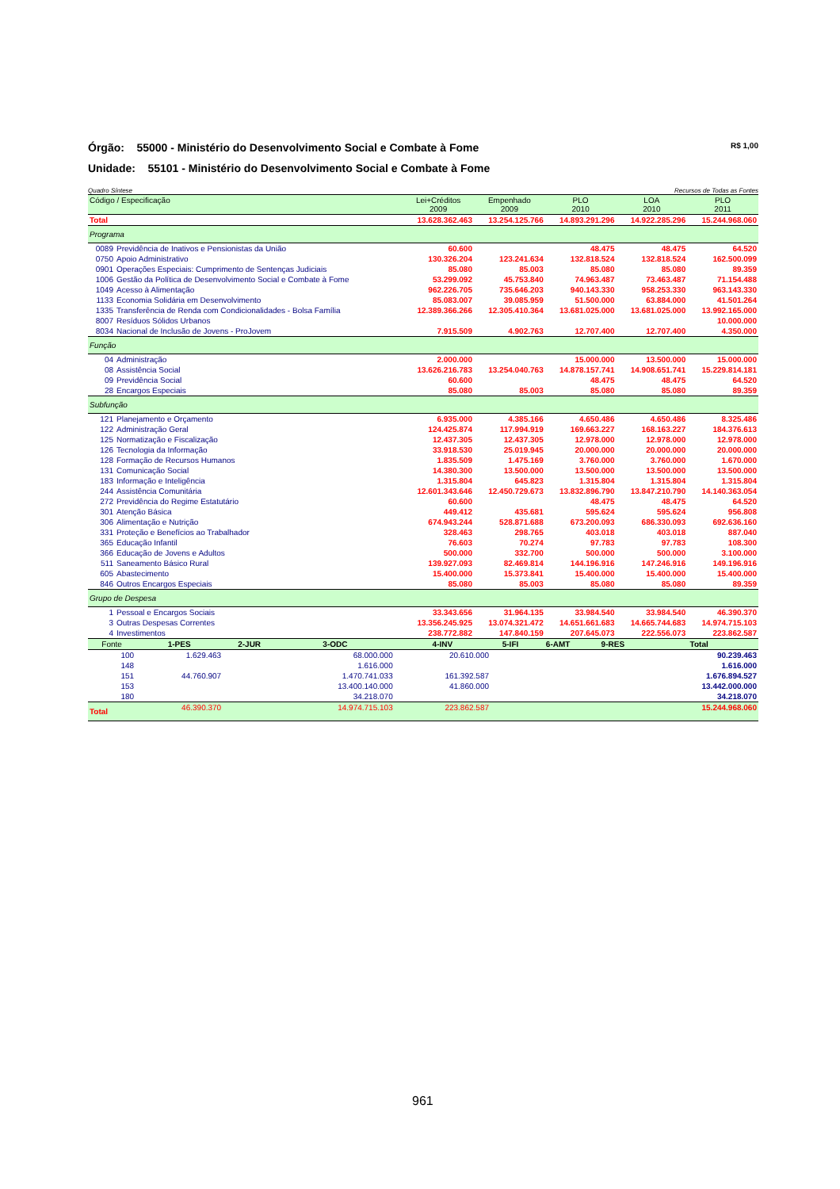R$ 1,00 Órgão: 55000 - Ministério do Desenvolvimento Social e Combate à Fome
Unidade: 55101 - Ministério do Desenvolvimento Social e Combate à Fome
Recursos de Todas as Fontes Quadro Síntese
| Código / Especificação | | Lei+Créditos 2009 | Empenhado 2009 | PLO 2010 | LOA 2010 | PLO 2011 |
| --- | --- | --- | --- | --- | --- | --- |
| Total | | 13.628.362.463 | 13.254.125.766 | 14.893.291.296 | 14.922.285.296 | 15.244.968.060 |
| Programa | | | | | | |
| 0089 | Previdência de Inativos e Pensionistas da União | 60.600 | | 48.475 | 48.475 | 64.520 |
| 0750 | Apoio Administrativo | 130.326.204 | 123.241.634 | 132.818.524 | 132.818.524 | 162.500.099 |
| 0901 | Operações Especiais: Cumprimento de Sentenças Judiciais | 85.080 | 85.003 | 85.080 | 85.080 | 89.359 |
| 1006 | Gestão da Política de Desenvolvimento Social e Combate à Fome | 53.299.092 | 45.753.840 | 74.963.487 | 73.463.487 | 71.154.488 |
| 1049 | Acesso à Alimentação | 962.226.705 | 735.646.203 | 940.143.330 | 958.253.330 | 963.143.330 |
| 1133 | Economia Solidária em Desenvolvimento | 85.083.007 | 39.085.959 | 51.500.000 | 63.884.000 | 41.501.264 |
| 1335 | Transferência de Renda com Condicionalidades - Bolsa Família | 12.389.366.266 | 12.305.410.364 | 13.681.025.000 | 13.681.025.000 | 13.992.165.000 |
| 8007 | Resíduos Sólidos Urbanos | | | | | 10.000.000 |
| 8034 | Nacional de Inclusão de Jovens - ProJovem | 7.915.509 | 4.902.763 | 12.707.400 | 12.707.400 | 4.350.000 |
| Função | | | | | | |
| 04 | Administração | 2.000.000 | | 15.000.000 | 13.500.000 | 15.000.000 |
| 08 | Assistência Social | 13.626.216.783 | 13.254.040.763 | 14.878.157.741 | 14.908.651.741 | 15.229.814.181 |
| 09 | Previdência Social | 60.600 | | 48.475 | 48.475 | 64.520 |
| 28 | Encargos Especiais | 85.080 | 85.003 | 85.080 | 85.080 | 89.359 |
| Subfunção | | | | | | |
| 121 | Planejamento e Orçamento | 6.935.000 | 4.385.166 | 4.650.486 | 4.650.486 | 8.325.486 |
| 122 | Administração Geral | 124.425.874 | 117.994.919 | 169.663.227 | 168.163.227 | 184.376.613 |
| 125 | Normatização e Fiscalização | 12.437.305 | 12.437.305 | 12.978.000 | 12.978.000 | 12.978.000 |
| 126 | Tecnologia da Informação | 33.918.530 | 25.019.945 | 20.000.000 | 20.000.000 | 20.000.000 |
| 128 | Formação de Recursos Humanos | 1.835.509 | 1.475.169 | 3.760.000 | 3.760.000 | 1.670.000 |
| 131 | Comunicação Social | 14.380.300 | 13.500.000 | 13.500.000 | 13.500.000 | 13.500.000 |
| 183 | Informação e Inteligência | 1.315.804 | 645.823 | 1.315.804 | 1.315.804 | 1.315.804 |
| 244 | Assistência Comunitária | 12.601.343.646 | 12.450.729.673 | 13.832.896.790 | 13.847.210.790 | 14.140.363.054 |
| 272 | Previdência do Regime Estatutário | 60.600 | | 48.475 | 48.475 | 64.520 |
| 301 | Atenção Básica | 449.412 | 435.681 | 595.624 | 595.624 | 956.808 |
| 306 | Alimentação e Nutrição | 674.943.244 | 528.871.688 | 673.200.093 | 686.330.093 | 692.636.160 |
| 331 | Proteção e Benefícios ao Trabalhador | 328.463 | 298.765 | 403.018 | 403.018 | 887.040 |
| 365 | Educação Infantil | 76.603 | 70.274 | 97.783 | 97.783 | 108.300 |
| 366 | Educação de Jovens e Adultos | 500.000 | 332.700 | 500.000 | 500.000 | 3.100.000 |
| 511 | Saneamento Básico Rural | 139.927.093 | 82.469.814 | 144.196.916 | 147.246.916 | 149.196.916 |
| 605 | Abastecimento | 15.400.000 | 15.373.841 | 15.400.000 | 15.400.000 | 15.400.000 |
| 846 | Outros Encargos Especiais | 85.080 | 85.003 | 85.080 | 85.080 | 89.359 |
| Grupo de Despesa | | | | | | |
| 1 | Pessoal e Encargos Sociais | 33.343.656 | 31.964.135 | 33.984.540 | 33.984.540 | 46.390.370 |
| 3 | Outras Despesas Correntes | 13.356.245.925 | 13.074.321.472 | 14.651.661.683 | 14.665.744.683 | 14.974.715.103 |
| 4 | Investimentos | 238.772.882 | 147.840.159 | 207.645.073 | 222.556.073 | 223.862.587 |
| Fonte | 1-PES | 2-JUR | 3-ODC | 4-INV | 5-IFI | 6-AMT | 9-RES | Total |
| --- | --- | --- | --- | --- | --- | --- | --- | --- |
| 100 | 1.629.463 | | 68.000.000 | 20.610.000 | | | | 90.239.463 |
| 148 | | | 1.616.000 | | | | | 1.616.000 |
| 151 | 44.760.907 | | 1.470.741.033 | 161.392.587 | | | | 1.676.894.527 |
| 153 | | | 13.400.140.000 | 41.860.000 | | | | 13.442.000.000 |
| 180 | | | 34.218.070 | | | | | 34.218.070 |
| Total | 46.390.370 | | 14.974.715.103 | 223.862.587 | | | | 15.244.968.060 |
961